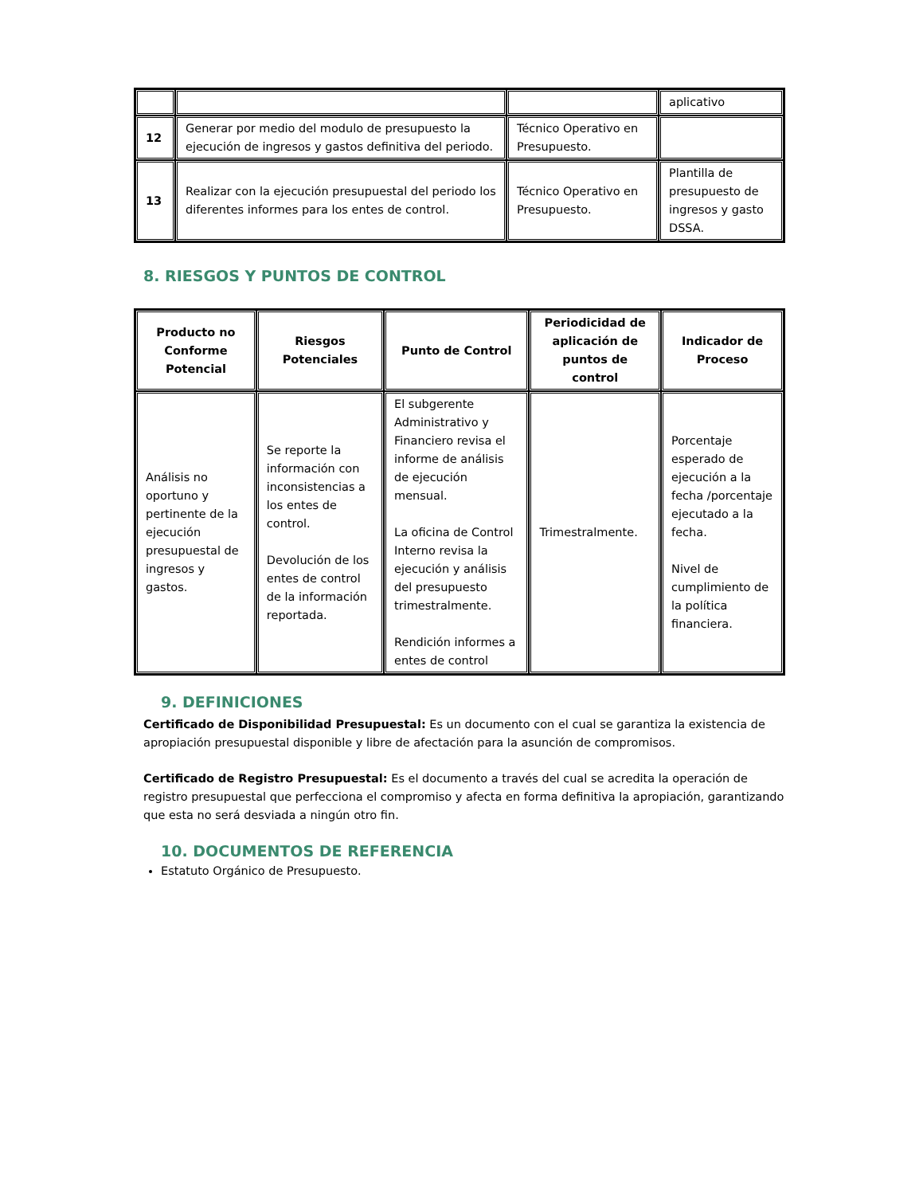| | | | aplicativo |
| 12 | Generar por medio del modulo de presupuesto la ejecución de ingresos y gastos definitiva del periodo. | Técnico Operativo en Presupuesto. | |
| 13 | Realizar con la ejecución presupuestal del periodo los diferentes informes para los entes de control. | Técnico Operativo en Presupuesto. | Plantilla de presupuesto de ingresos y gasto DSSA. |
8. RIESGOS Y PUNTOS DE CONTROL
| Producto no Conforme Potencial | Riesgos Potenciales | Punto de Control | Periodicidad de aplicación de puntos de control | Indicador de Proceso |
| --- | --- | --- | --- | --- |
| Análisis no oportuno y pertinente de la ejecución presupuestal de ingresos y gastos. | Se reporte la información con inconsistencias a los entes de control. Devolución de los entes de control de la información reportada. | El subgerente Administrativo y Financiero revisa el informe de análisis de ejecución mensual. La oficina de Control Interno revisa la ejecución y análisis del presupuesto trimestralmente. Rendición informes a entes de control | Trimestralmente. | Porcentaje esperado de ejecución a la fecha /porcentaje ejecutado a la fecha. Nivel de cumplimiento de la política financiera. |
9. DEFINICIONES
Certificado de Disponibilidad Presupuestal: Es un documento con el cual se garantiza la existencia de apropiación presupuestal disponible y libre de afectación para la asunción de compromisos.
Certificado de Registro Presupuestal: Es el documento a través del cual se acredita la operación de registro presupuestal que perfecciona el compromiso y afecta en forma definitiva la apropiación, garantizando que esta no será desviada a ningún otro fin.
10. DOCUMENTOS DE REFERENCIA
Estatuto Orgánico de Presupuesto.